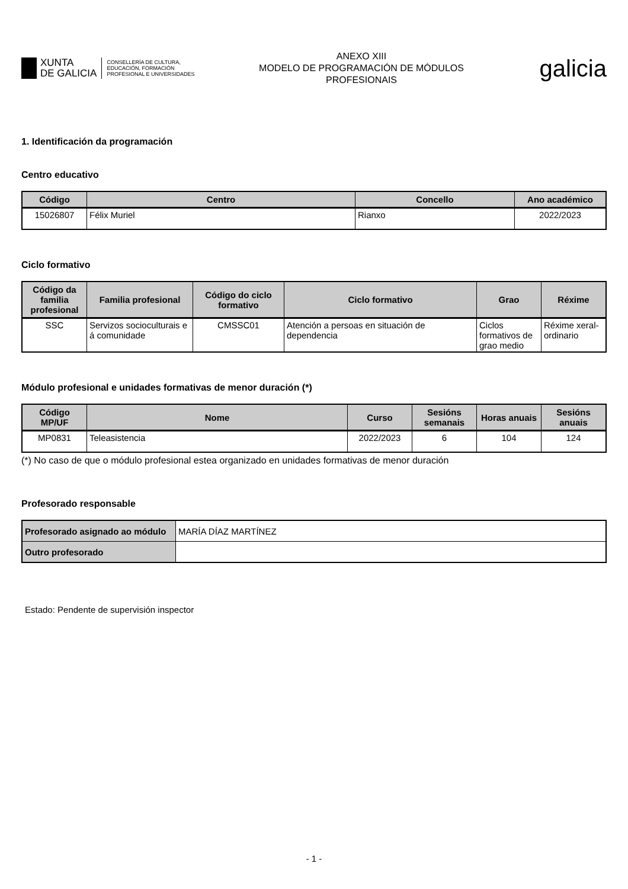XUNTA
DE GALICIA
CONSELLERÍA DE CULTURA,
EDUCACIÓN, FORMACIÓN
PROFESIONAL E UNIVERSIDADES
ANEXO XIII
MODELO DE PROGRAMACIÓN DE MÓDULOS
PROFESIONAIS
galicia
1. Identificación da programación
Centro educativo
| Código | Centro | Concello | Ano académico |
| --- | --- | --- | --- |
| 15026807 | Félix Muriel | Rianxo | 2022/2023 |
Ciclo formativo
| Código da familia profesional | Familia profesional | Código do ciclo formativo | Ciclo formativo | Grao | Réxime |
| --- | --- | --- | --- | --- | --- |
| SSC | Servizos socioculturais e á comunidade | CMSSC01 | Atención a persoas en situación de dependencia | Ciclos formativos de grao medio | Réxime xeral-ordinario |
Módulo profesional e unidades formativas de menor duración (*)
| Código MP/UF | Nome | Curso | Sesións semanais | Horas anuais | Sesións anuais |
| --- | --- | --- | --- | --- | --- |
| MP0831 | Teleasistencia | 2022/2023 | 6 | 104 | 124 |
(*) No caso de que o módulo profesional estea organizado en unidades formativas de menor duración
Profesorado responsable
| Profesorado asignado ao módulo | MARÍA DÍAZ MARTÍNEZ |
| Outro profesorado | |
Estado: Pendente de supervisión inspector
- 1 -